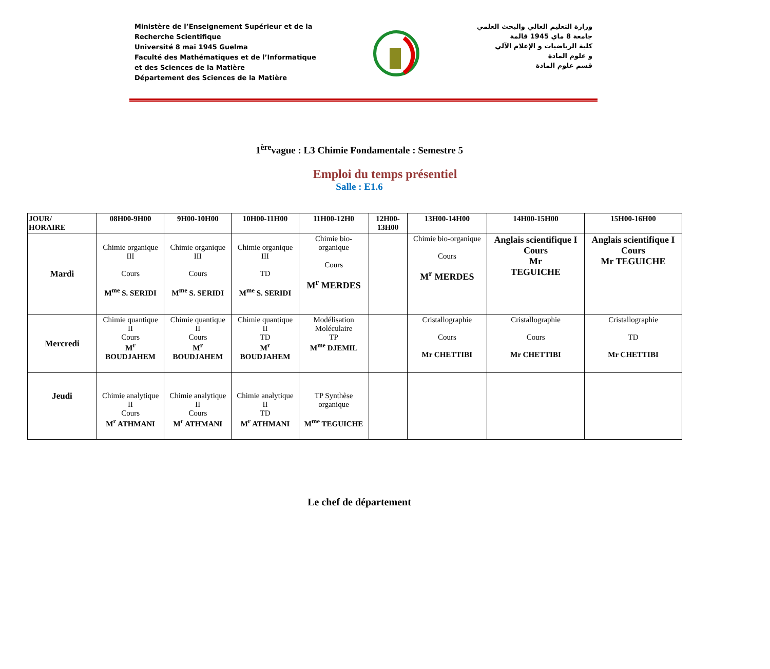Ministère de l’Enseignement Supérieur et de la
Recherche Scientifique
Université 8 mai 1945 Guelma
Faculté des Mathématiques et de l’Informatique
et des Sciences de la Matière
Département des Sciences de la Matière
وزارة التعليم العالي والبحث العلمي
جامعة 8 ماي 1945 قالمة
كلية الرياضيات و الإعلام الآلي
و علوم المادة
قسم علوم المادة
1<sup>ère</sup>vague : L3 Chimie Fondamentale : Semestre 5
Emploi du temps présentiel
Salle : E1.6
| JOUR/ HORAIRE | 08H00-9H00 | 9H00-10H00 | 10H00-11H00 | 11H00-12H0 | 12H00- 13H00 | 13H00-14H00 | 14H00-15H00 | 15H00-16H00 |
| --- | --- | --- | --- | --- | --- | --- | --- | --- |
| Mardi | Chimie organique III Cours M<sup>me</sup> S. SERIDI | Chimie organique III Cours M<sup>me</sup> S. SERIDI | Chimie organique III TD M<sup>me</sup> S. SERIDI | Chimie bio- organique Cours M<sup>r</sup> MERDES | | Chimie bio-organique Cours M<sup>r</sup> MERDES | Anglais scientifique I Cours Mr TEGUICHE | Anglais scientifique I Cours Mr TEGUICHE |
| Mercredi | Chimie quantique II Cours M<sup>r</sup> BOUDJAHEM | Chimie quantique II Cours M<sup>r</sup> BOUDJAHEM | Chimie quantique II TD M<sup>r</sup> BOUDJAHEM | Modélisation Moléculaire TP M<sup>me</sup> DJEMIL | | Cristallographie Cours Mr CHETTIBI | Cristallographie Cours Mr CHETTIBI | Cristallographie TD Mr CHETTIBI |
| Jeudi | Chimie analytique II Cours M<sup>r</sup> ATHMANI | Chimie analytique II Cours M<sup>r</sup> ATHMANI | Chimie analytique II TD M<sup>r</sup> ATHMANI | TP Synthèse organique M<sup>me</sup> TEGUICHE | | | | |
Le chef de département